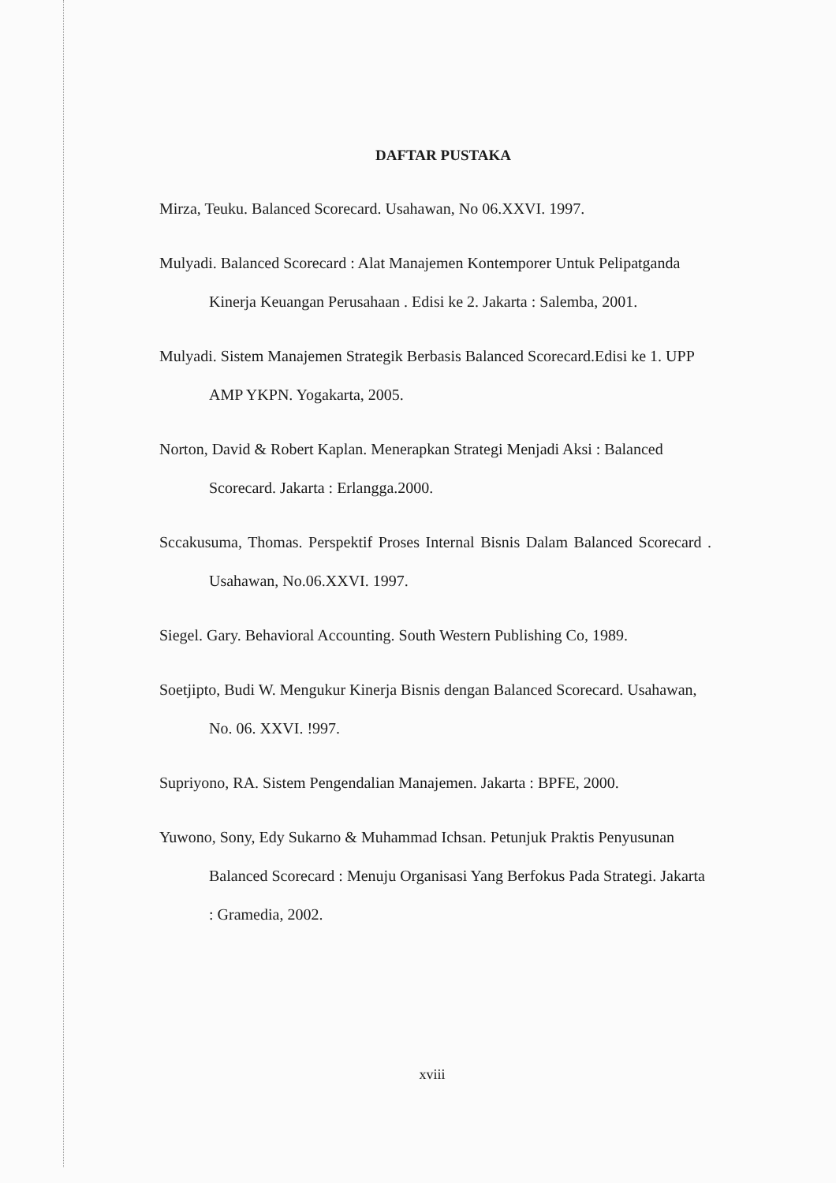DAFTAR PUSTAKA
Mirza, Teuku. Balanced Scorecard. Usahawan, No 06.XXVI. 1997.
Mulyadi. Balanced Scorecard : Alat Manajemen Kontemporer Untuk Pelipatganda Kinerja Keuangan Perusahaan . Edisi ke 2. Jakarta : Salemba, 2001.
Mulyadi. Sistem Manajemen Strategik Berbasis Balanced Scorecard.Edisi ke 1. UPP AMP YKPN. Yogakarta, 2005.
Norton, David & Robert Kaplan. Menerapkan Strategi Menjadi Aksi : Balanced Scorecard. Jakarta : Erlangga.2000.
Sccakusuma, Thomas. Perspektif Proses Internal Bisnis Dalam Balanced Scorecard . Usahawan, No.06.XXVI. 1997.
Siegel. Gary. Behavioral Accounting. South Western Publishing Co, 1989.
Soetjipto, Budi W. Mengukur Kinerja Bisnis dengan Balanced Scorecard. Usahawan, No. 06. XXVI. !997.
Supriyono, RA. Sistem Pengendalian Manajemen. Jakarta : BPFE, 2000.
Yuwono, Sony, Edy Sukarno & Muhammad Ichsan. Petunjuk Praktis Penyusunan Balanced Scorecard : Menuju Organisasi Yang Berfokus Pada Strategi. Jakarta : Gramedia, 2002.
xviii